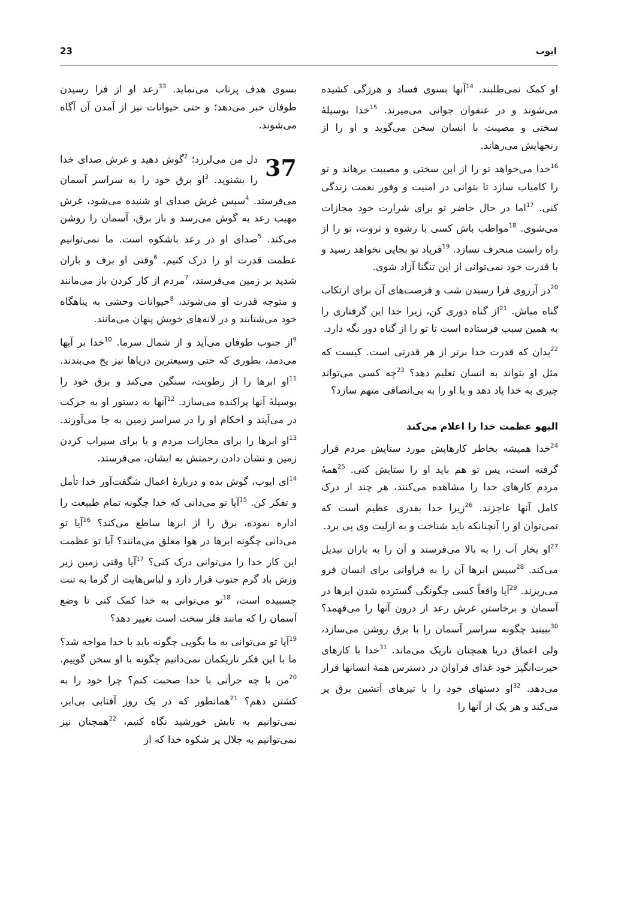23 ایوب
او کمک نمی‌طلبند. <sup>14</sup>آنها بسوی فساد و هرزگی کشیده می‌شوند و در عنفوان جوانی می‌میرند. <sup>15</sup>خدا بوسیلهٔ سختی و مصیبت با انسان سخن می‌گوید و او را از رنجهایش می‌رهاند.
<sup>16</sup> خدا می‌خواهد تو را از این سختی و مصیبت برهاند و تو را کامیاب سازد تا بتوانی در امنیت و وفور نعمت زندگی کنی. <sup>17</sup>اما در حال حاضر تو برای شرارت خود مجازات می‌شوی. <sup>18</sup>مواظب باش کسی با رشوه و ثروت، تو را از راه راست منحرف نسازد. <sup>19</sup>فریاد تو بجایی نخواهد رسید و با قدرت خود نمی‌توانی از این تنگنا آزاد شوی.
<sup>20</sup> در آرزوی فرا رسیدن شب و فرصت‌های آن برای ارتکاب گناه مباش. <sup>21</sup>از گناه دوری کن، زیرا خدا این گرفتاری را به همین سبب فرستاده است تا تو را از گناه دور نگه دارد.
<sup>22</sup> بدان که قدرت خدا برتر از هر قدرتی است. کیست که مثل او بتواند به انسان تعلیم دهد؟ <sup>23</sup>چه کسی می‌تواند چیزی به خدا یاد دهد و یا او را به بی‌انصافی متهم سازد؟
الیهو عظمت خدا را اعلام می‌کند
<sup>24</sup> خدا همیشه بخاطر کارهایش مورد ستایش مردم قرار گرفته است، پس تو هم باید او را ستایش کنی. <sup>25</sup>همهٔ مردم کارهای خدا را مشاهده می‌کنند، هر چند از درک کامل آنها عاجزند. <sup>26</sup>زیرا خدا بقدری عظیم است که نمی‌توان او را آنچنانکه باید شناخت و به ازلیت وی پی برد.
<sup>27</sup> او بخار آب را به بالا می‌فرستد و آن را به باران تبدیل می‌کند. <sup>28</sup>سپس ابرها آن را به فراوانی برای انسان فرو می‌ریزند. <sup>29</sup>آیا واقعاً کسی چگونگی گسترده شدن ابرها در آسمان و برخاستن غرش رعد از درون آنها را می‌فهمد؟ <sup>30</sup>ببینید چگونه سراسر آسمان را با برق روشن می‌سازد، ولی اعماق دریا همچنان تاریک می‌ماند. <sup>31</sup>خدا با کارهای حیرت‌انگیز خود غذای فراوان در دسترس همهٔ انسانها قرار می‌دهد. <sup>32</sup>او دستهای خود را با تیرهای آتشین برق پر می‌کند و هر یک از آنها را
بسوی هدف پرتاب می‌نماید. <sup>33</sup>رعد او از فرا رسیدن طوفان خبر می‌دهد؛ و حتی حیوانات نیز از آمدن آن آگاه می‌شوند.
37 دل من می‌لرزد؛ <sup>2</sup>گوش دهید و غرش صدای خدا را بشنوید. <sup>3</sup>او برق خود را به سراسر آسمان می‌فرستد. <sup>4</sup>سپس غرش صدای او شنیده می‌شود، غرش مهیب رعد به گوش می‌رسد و باز برق، آسمان را روشن می‌کند. <sup>5</sup>صدای او در رعد باشکوه است. ما نمی‌توانیم عظمت قدرت او را درک کنیم. <sup>6</sup>وقتی او برف و باران شدید بر زمین می‌فرستد، <sup>7</sup>مردم از کار کردن باز می‌مانند و متوجه قدرت او می‌شوند، <sup>8</sup>حیوانات وحشی به پناهگاه خود می‌شتابند و در لانه‌های خویش پنهان می‌مانند.
<sup>9</sup> از جنوب طوفان می‌آید و از شمال سرما. <sup>10</sup>خدا بر آبها می‌دمد، بطوری که حتی وسیعترین دریاها نیز یخ می‌بندند. <sup>11</sup>او ابرها را از رطوبت، سنگین می‌کند و برق خود را بوسیلهٔ آنها پراکنده می‌سازد. <sup>12</sup>آنها به دستور او به حرکت در می‌آیند و احکام او را در سراسر زمین به جا می‌آورند. <sup>13</sup>او ابرها را برای مجازات مردم و یا برای سیراب کردن زمین و نشان دادن رحمتش به ایشان، می‌فرستد.
<sup>14</sup> ای ایوب، گوش بده و دربارهٔ اعمال شگفت‌آور خدا تأمل و تفکر کن. <sup>15</sup>آیا تو می‌دانی که خدا چگونه تمام طبیعت را اداره نموده، برق را از ابرها ساطع می‌کند؟ <sup>16</sup>آیا تو می‌دانی چگونه ابرها در هوا معلق می‌مانند؟ آیا تو عظمت این کار خدا را می‌توانی درک کنی؟ <sup>17</sup>آیا وقتی زمین زیر وزش باد گرم جنوب قرار دارد و لباس‌هایت از گرما به تنت چسبیده است، <sup>18</sup>تو می‌توانی به خدا کمک کنی تا وضع آسمان را که مانند فلز سخت است تغییر دهد؟
<sup>19</sup> آیا تو می‌توانی به ما بگویی چگونه باید با خدا مواجه شد؟ ما با این فکر تاریکمان نمی‌دانیم چگونه با او سخن گوییم. <sup>20</sup>من با چه جرأتی با خدا صحبت کنم؟ چرا خود را به کشتن دهم؟ <sup>21</sup>همانطور که در یک روز آفتابی بی‌ابر، نمی‌توانیم به تابش خورشید نگاه کنیم، <sup>22</sup>همچنان نیز نمی‌توانیم به جلال پر شکوه خدا که از